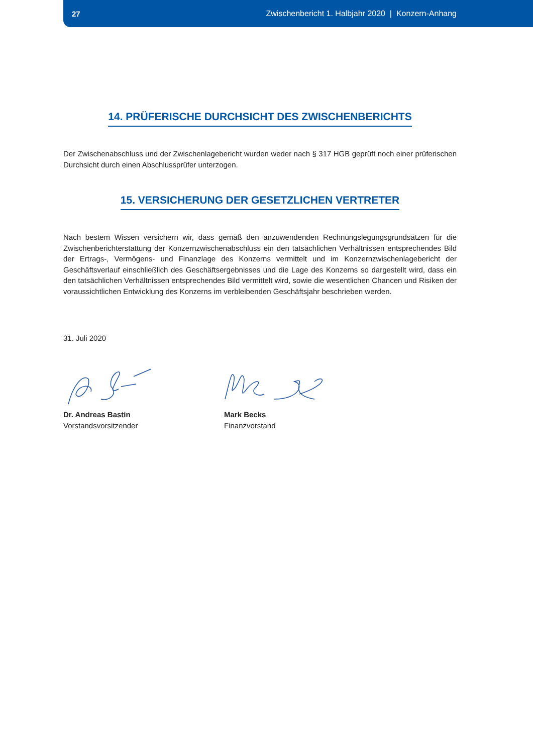27 Zwischenbericht 1. Halbjahr 2020 | Konzern-Anhang
14. PRÜFERISCHE DURCHSICHT DES ZWISCHENBERICHTS
Der Zwischenabschluss und der Zwischenlagebericht wurden weder nach § 317 HGB geprüft noch einer prüferischen Durchsicht durch einen Abschlussprüfer unterzogen.
15. VERSICHERUNG DER GESETZLICHEN VERTRETER
Nach bestem Wissen versichern wir, dass gemäß den anzuwendenden Rechnungslegungsgrundsätzen für die Zwischenberichterstattung der Konzernzwischenabschluss ein den tatsächlichen Verhältnissen entsprechendes Bild der Ertrags-, Vermögens- und Finanzlage des Konzerns vermittelt und im Konzernzwischenlagebericht der Geschäftsverlauf einschließlich des Geschäftsergebnisses und die Lage des Konzerns so dargestellt wird, dass ein den tatsächlichen Verhältnissen entsprechendes Bild vermittelt wird, sowie die wesentlichen Chancen und Risiken der voraussichtlichen Entwicklung des Konzerns im verbleibenden Geschäftsjahr beschrieben werden.
31. Juli 2020
Dr. Andreas Bastin
Vorstandsvorsitzender
Mark Becks
Finanzvorstand